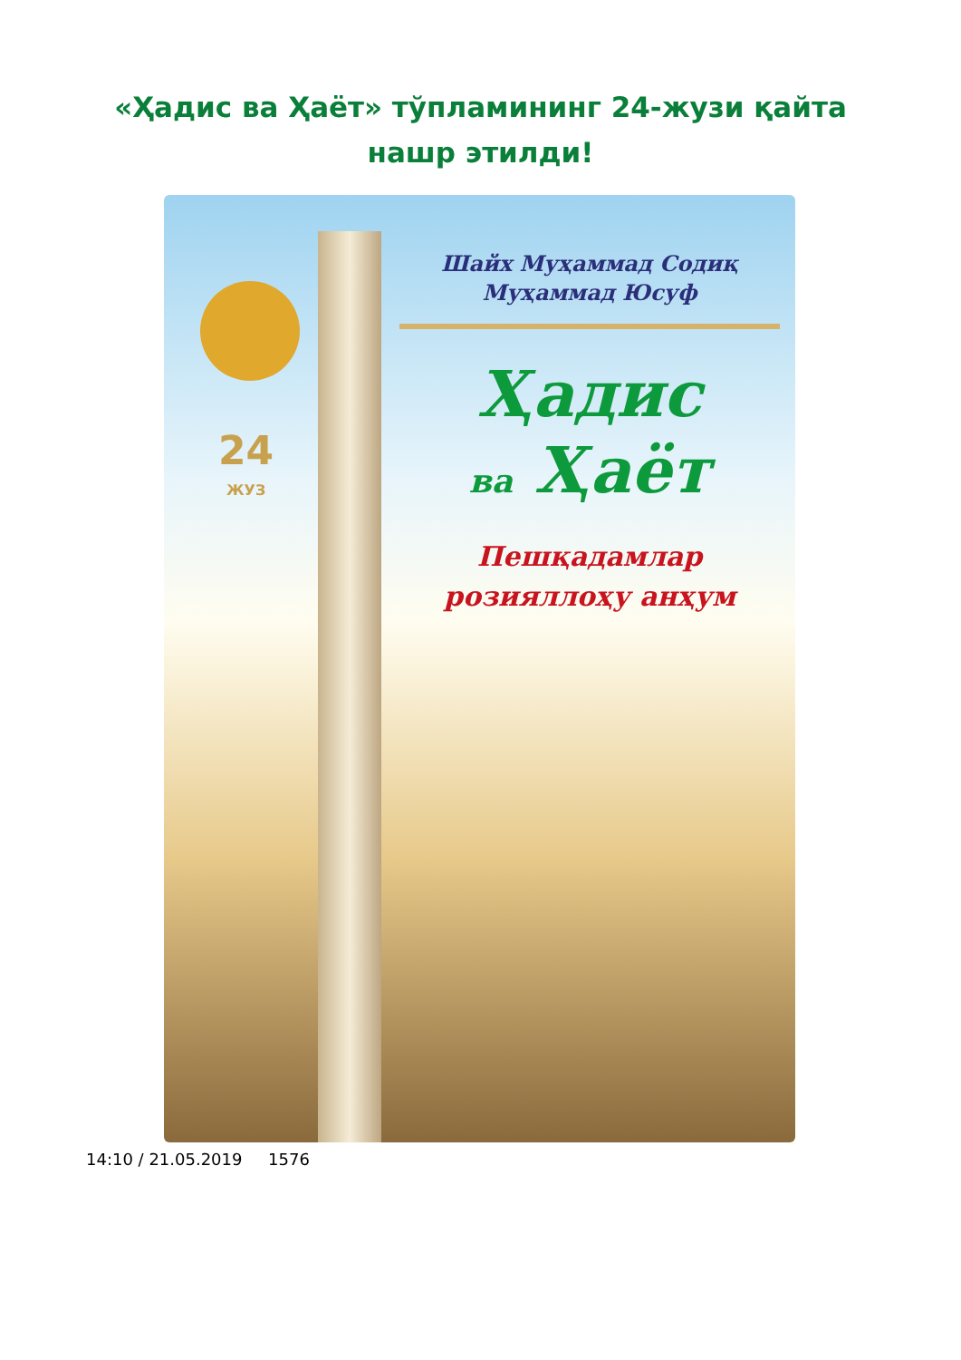«Ҳадис ва Ҳаёт» тўпламининг 24-жузи қайта нашр этилди!
24
ЖУЗ
Шайх Муҳаммад Содиқ
Муҳаммад Юсуф
Ҳадис
ва Ҳаёт
Пешқадамлар
розияллоҳу анҳум
14:10 / 21.05.2019 1576